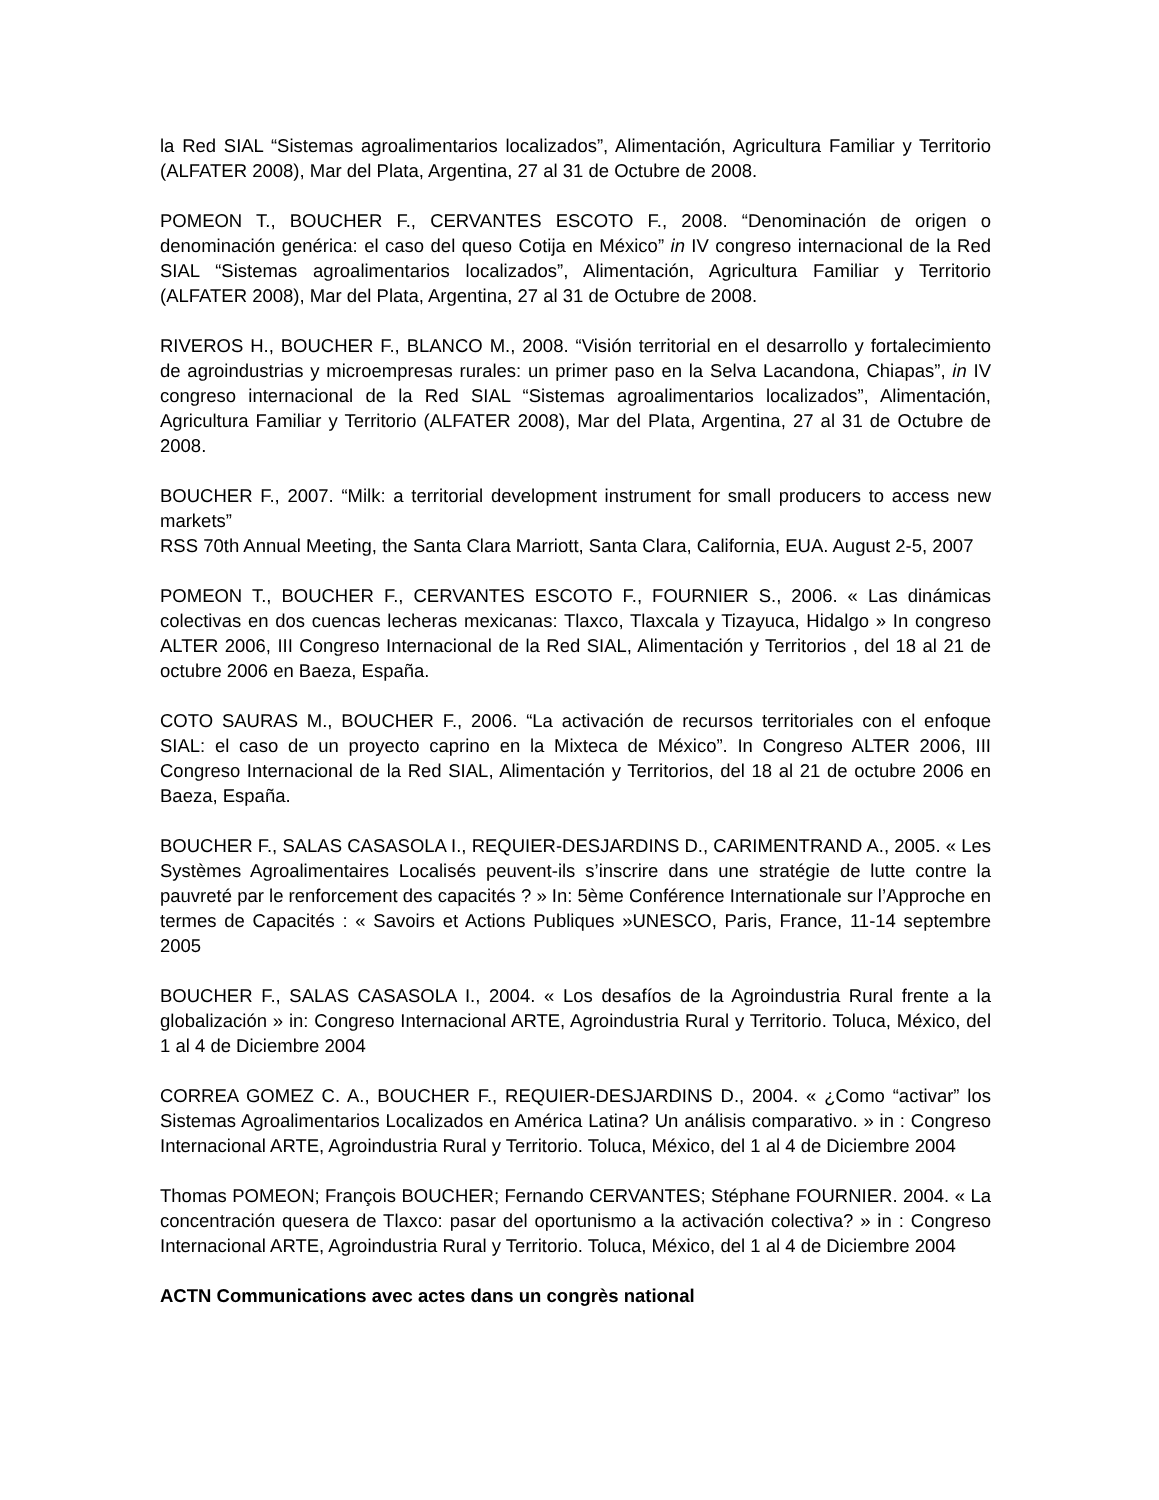la Red SIAL “Sistemas agroalimentarios localizados”, Alimentación, Agricultura Familiar y Territorio (ALFATER 2008), Mar del Plata, Argentina, 27 al 31 de Octubre de 2008.
POMEON T., BOUCHER F., CERVANTES ESCOTO F., 2008. “Denominación de origen o denominación genérica: el caso del queso Cotija en México” in IV congreso internacional de la Red SIAL “Sistemas agroalimentarios localizados”, Alimentación, Agricultura Familiar y Territorio (ALFATER 2008), Mar del Plata, Argentina, 27 al 31 de Octubre de 2008.
RIVEROS H., BOUCHER F., BLANCO M., 2008. “Visión territorial en el desarrollo y fortalecimiento de agroindustrias y microempresas rurales: un primer paso en la Selva Lacandona, Chiapas”, in IV congreso internacional de la Red SIAL “Sistemas agroalimentarios localizados”, Alimentación, Agricultura Familiar y Territorio (ALFATER 2008), Mar del Plata, Argentina, 27 al 31 de Octubre de 2008.
BOUCHER F., 2007. “Milk: a territorial development instrument for small producers to access new markets”
RSS 70th Annual Meeting, the Santa Clara Marriott, Santa Clara, California, EUA. August 2-5, 2007
POMEON T., BOUCHER F., CERVANTES ESCOTO F., FOURNIER S., 2006. « Las dinámicas colectivas en dos cuencas lecheras mexicanas: Tlaxco, Tlaxcala y Tizayuca, Hidalgo » In congreso ALTER 2006, III Congreso Internacional de la Red SIAL, Alimentación y Territorios , del 18 al 21 de octubre 2006 en Baeza, España.
COTO SAURAS M., BOUCHER F., 2006. “La activación de recursos territoriales con el enfoque SIAL: el caso de un proyecto caprino en la Mixteca de México”. In Congreso ALTER 2006, III Congreso Internacional de la Red SIAL, Alimentación y Territorios, del 18 al 21 de octubre 2006 en Baeza, España.
BOUCHER F., SALAS CASASOLA I., REQUIER-DESJARDINS D., CARIMENTRAND A., 2005. « Les Systèmes Agroalimentaires Localisés peuvent-ils s’inscrire dans une stratégie de lutte contre la pauvreté par le renforcement des capacités ? » In: 5ème Conférence Internationale sur l’Approche en termes de Capacités : « Savoirs et Actions Publiques »UNESCO, Paris, France, 11-14 septembre 2005
BOUCHER F., SALAS CASASOLA I., 2004. « Los desafíos de la Agroindustria Rural frente a la globalización » in: Congreso Internacional ARTE, Agroindustria Rural y Territorio. Toluca, México, del 1 al 4 de Diciembre 2004
CORREA GOMEZ C. A., BOUCHER F., REQUIER-DESJARDINS D., 2004. « ¿Como “activar” los Sistemas Agroalimentarios Localizados en América Latina? Un análisis comparativo. » in : Congreso Internacional ARTE, Agroindustria Rural y Territorio. Toluca, México, del 1 al 4 de Diciembre 2004
Thomas POMEON; François BOUCHER; Fernando CERVANTES; Stéphane FOURNIER. 2004. « La concentración quesera de Tlaxco: pasar del oportunismo a la activación colectiva? » in : Congreso Internacional ARTE, Agroindustria Rural y Territorio. Toluca, México, del 1 al 4 de Diciembre 2004
ACTN Communications avec actes dans un congrès national